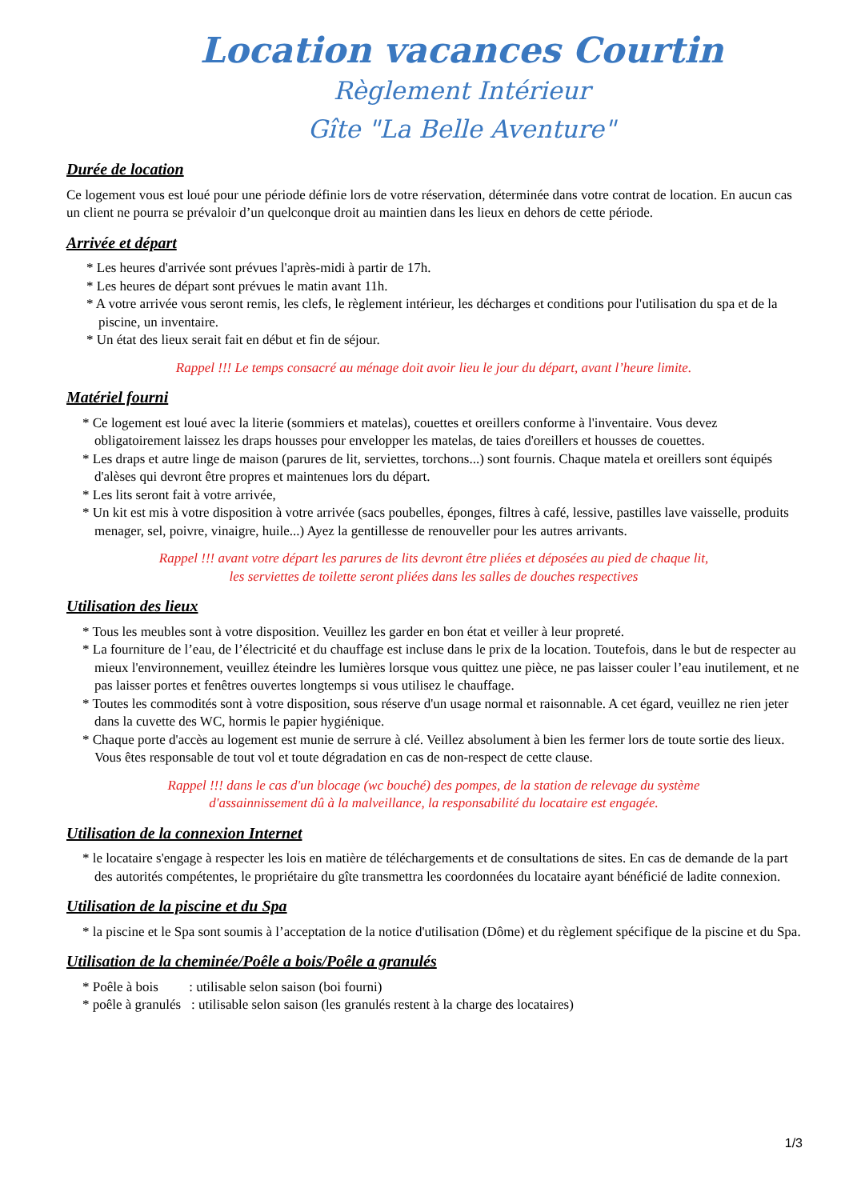Location vacances Courtin
Règlement Intérieur
Gîte "La Belle Aventure"
Durée de location
Ce logement vous est loué pour une période définie lors de votre réservation, déterminée dans votre contrat de location. En aucun cas un client ne pourra se prévaloir d’un quelconque droit au maintien dans les lieux en dehors de cette période.
Arrivée et départ
* Les heures d'arrivée sont prévues l'après-midi à partir de 17h.
* Les heures de départ sont prévues le matin avant 11h.
* A votre arrivée vous seront remis, les clefs, le règlement intérieur, les décharges et conditions pour l'utilisation du spa et de la piscine, un inventaire.
* Un état des lieux serait fait en début et fin de séjour.
Rappel !!! Le temps consacré au ménage doit avoir lieu le jour du départ, avant l’heure limite.
Matériel fourni
* Ce logement est loué avec la literie (sommiers et matelas), couettes et oreillers conforme à l'inventaire. Vous devez obligatoirement laissez les draps housses pour envelopper les matelas, de taies d'oreillers et housses de couettes.
* Les draps et autre linge de maison (parures de lit, serviettes, torchons...) sont fournis. Chaque matela et oreillers sont équipés d'alèses qui devront être propres et maintenues lors du départ.
* Les lits seront fait à votre arrivée,
* Un kit est mis à votre disposition à votre arrivée (sacs poubelles, éponges, filtres à café, lessive, pastilles lave vaisselle, produits menager, sel, poivre, vinaigre, huile...) Ayez la gentillesse de renouveller pour les autres arrivants.
Rappel !!! avant votre départ les parures de lits devront être pliées et déposées au pied de chaque lit,
les serviettes de toilette seront pliées dans les salles de douches respectives
Utilisation des lieux
* Tous les meubles sont à votre disposition. Veuillez les garder en bon état et veiller à leur propreté.
* La fourniture de l’eau, de l’électricité et du chauffage est incluse dans le prix de la location. Toutefois, dans le but de respecter au mieux l'environnement, veuillez éteindre les lumières lorsque vous quittez une pièce, ne pas laisser couler l’eau inutilement, et ne pas laisser portes et fenêtres ouvertes longtemps si vous utilisez le chauffage.
* Toutes les commodités sont à votre disposition, sous réserve d'un usage normal et raisonnable. A cet égard, veuillez ne rien jeter dans la cuvette des WC, hormis le papier hygiénique.
* Chaque porte d'accès au logement est munie de serrure à clé. Veillez absolument à bien les fermer lors de toute sortie des lieux. Vous êtes responsable de tout vol et toute dégradation en cas de non-respect de cette clause.
Rappel !!! dans le cas d'un blocage (wc bouché) des pompes, de la station de relevage du système
d'assainnissement dû à la malveillance, la responsabilité du locataire est engagée.
Utilisation de la connexion Internet
* le locataire s'engage à respecter les lois en matière de téléchargements et de consultations de sites. En cas de demande de la part des autorités compétentes, le propriétaire du gîte transmettra les coordonnées du locataire ayant bénéficié de ladite connexion.
Utilisation de la piscine et du Spa
* la piscine et le Spa sont soumis à l’acceptation de la notice d'utilisation (Dôme) et du règlement spécifique de la piscine et du Spa.
Utilisation de la cheminée/Poêle a bois/Poêle a granulés
* Poêle à bois : utilisable selon saison (boi fourni)
* poêle à granulés : utilisable selon saison (les granulés restent à la charge des locataires)
1/3